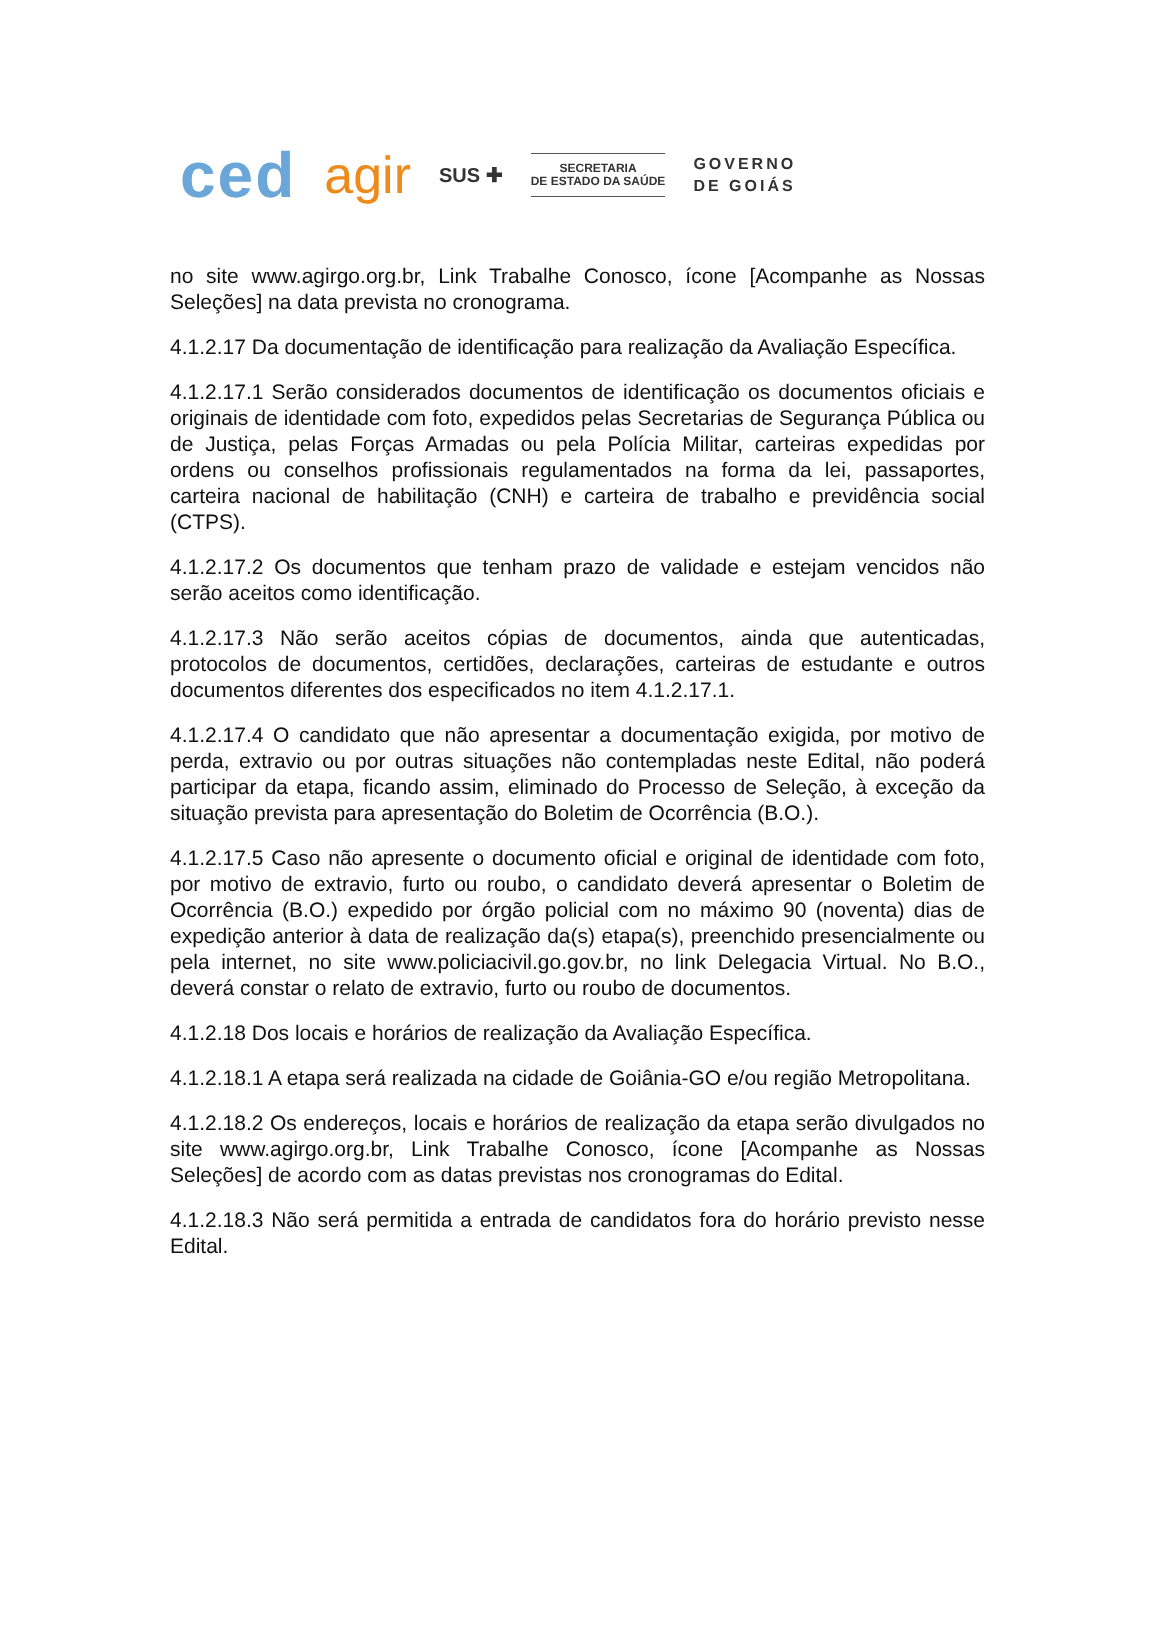ced agir SUS ✚
SECRETARIA
DE ESTADO DA SAÚDE
GOVERNO
DE GOIÁS
no site www.agirgo.org.br, Link Trabalhe Conosco, ícone [Acompanhe as Nossas Seleções] na data prevista no cronograma.
4.1.2.17 Da documentação de identificação para realização da Avaliação Específica.
4.1.2.17.1 Serão considerados documentos de identificação os documentos oficiais e originais de identidade com foto, expedidos pelas Secretarias de Segurança Pública ou de Justiça, pelas Forças Armadas ou pela Polícia Militar, carteiras expedidas por ordens ou conselhos profissionais regulamentados na forma da lei, passaportes, carteira nacional de habilitação (CNH) e carteira de trabalho e previdência social (CTPS).
4.1.2.17.2 Os documentos que tenham prazo de validade e estejam vencidos não serão aceitos como identificação.
4.1.2.17.3 Não serão aceitos cópias de documentos, ainda que autenticadas, protocolos de documentos, certidões, declarações, carteiras de estudante e outros documentos diferentes dos especificados no item 4.1.2.17.1.
4.1.2.17.4 O candidato que não apresentar a documentação exigida, por motivo de perda, extravio ou por outras situações não contempladas neste Edital, não poderá participar da etapa, ficando assim, eliminado do Processo de Seleção, à exceção da situação prevista para apresentação do Boletim de Ocorrência (B.O.).
4.1.2.17.5 Caso não apresente o documento oficial e original de identidade com foto, por motivo de extravio, furto ou roubo, o candidato deverá apresentar o Boletim de Ocorrência (B.O.) expedido por órgão policial com no máximo 90 (noventa) dias de expedição anterior à data de realização da(s) etapa(s), preenchido presencialmente ou pela internet, no site www.policiacivil.go.gov.br, no link Delegacia Virtual. No B.O., deverá constar o relato de extravio, furto ou roubo de documentos.
4.1.2.18 Dos locais e horários de realização da Avaliação Específica.
4.1.2.18.1 A etapa será realizada na cidade de Goiânia-GO e/ou região Metropolitana.
4.1.2.18.2 Os endereços, locais e horários de realização da etapa serão divulgados no site www.agirgo.org.br, Link Trabalhe Conosco, ícone [Acompanhe as Nossas Seleções] de acordo com as datas previstas nos cronogramas do Edital.
4.1.2.18.3 Não será permitida a entrada de candidatos fora do horário previsto nesse Edital.